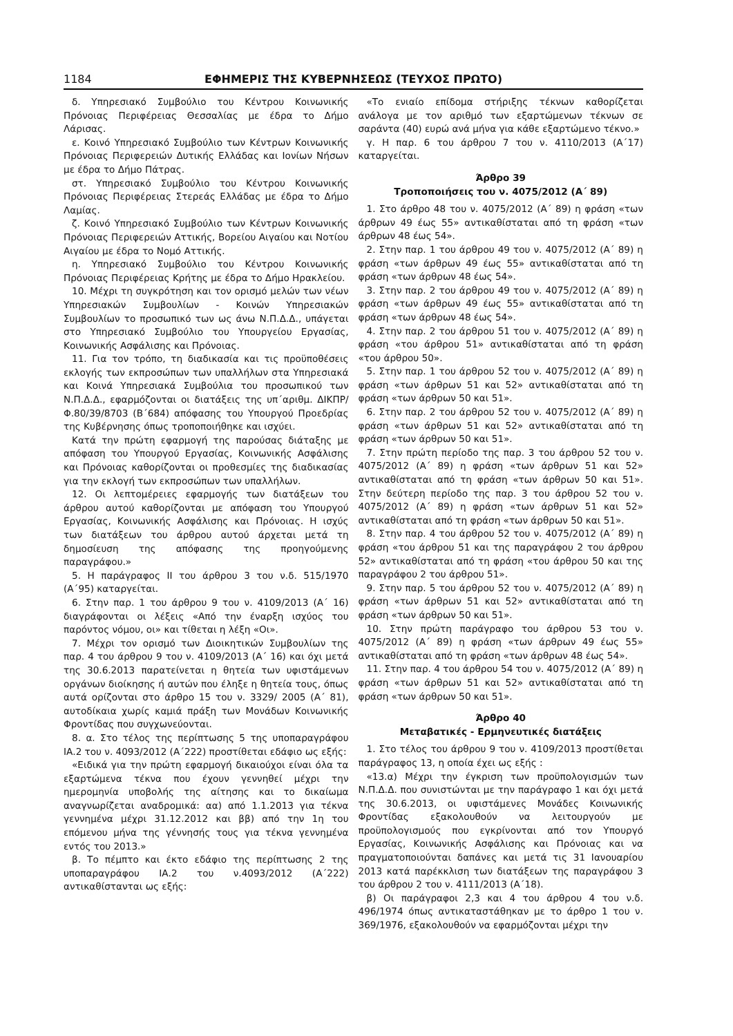1184 ΕΦΗΜΕΡΙΣ ΤΗΣ ΚΥΒΕΡΝΗΣΕΩΣ (ΤΕΥΧΟΣ ΠΡΩΤΟ)
δ. Υπηρεσιακό Συμβούλιο του Κέντρου Κοινωνικής Πρόνοιας Περιφέρειας Θεσσαλίας με έδρα το Δήμο Λάρισας.
ε. Κοινό Υπηρεσιακό Συμβούλιο των Κέντρων Κοινωνικής Πρόνοιας Περιφερειών Δυτικής Ελλάδας και Ιονίων Νήσων με έδρα το Δήμο Πάτρας.
στ. Υπηρεσιακό Συμβούλιο του Κέντρου Κοινωνικής Πρόνοιας Περιφέρειας Στερεάς Ελλάδας με έδρα το Δήμο Λαμίας.
ζ. Κοινό Υπηρεσιακό Συμβούλιο των Κέντρων Κοινωνικής Πρόνοιας Περιφερειών Αττικής, Βορείου Αιγαίου και Νοτίου Αιγαίου με έδρα το Νομό Αττικής.
η. Υπηρεσιακό Συμβούλιο του Κέντρου Κοινωνικής Πρόνοιας Περιφέρειας Κρήτης με έδρα το Δήμο Ηρακλείου.
10. Μέχρι τη συγκρότηση και τον ορισμό μελών των νέων Υπηρεσιακών Συμβουλίων - Κοινών Υπηρεσιακών Συμβουλίων το προσωπικό των ως άνω Ν.Π.Δ.Δ., υπάγεται στο Υπηρεσιακό Συμβούλιο του Υπουργείου Εργασίας, Κοινωνικής Ασφάλισης και Πρόνοιας.
11. Για τον τρόπο, τη διαδικασία και τις προϋποθέσεις εκλογής των εκπροσώπων των υπαλλήλων στα Υπηρεσιακά και Κοινά Υπηρεσιακά Συμβούλια του προσωπικού των Ν.Π.Δ.Δ., εφαρμόζονται οι διατάξεις της υπ΄αριθμ. ΔΙΚΠΡ/Φ.80/39/8703 (Β΄684) απόφασης του Υπουργού Προεδρίας της Κυβέρνησης όπως τροποποιήθηκε και ισχύει.
Κατά την πρώτη εφαρμογή της παρούσας διάταξης με απόφαση του Υπουργού Εργασίας, Κοινωνικής Ασφάλισης και Πρόνοιας καθορίζονται οι προθεσμίες της διαδικασίας για την εκλογή των εκπροσώπων των υπαλλήλων.
12. Οι λεπτομέρειες εφαρμογής των διατάξεων του άρθρου αυτού καθορίζονται με απόφαση του Υπουργού Εργασίας, Κοινωνικής Ασφάλισης και Πρόνοιας. Η ισχύς των διατάξεων του άρθρου αυτού άρχεται μετά τη δημοσίευση της απόφασης της προηγούμενης παραγράφου.»
5. Η παράγραφος ΙΙ του άρθρου 3 του ν.δ. 515/1970 (Α΄95) καταργείται.
6. Στην παρ. 1 του άρθρου 9 του ν. 4109/2013 (Α΄ 16) διαγράφονται οι λέξεις «Από την έναρξη ισχύος του παρόντος νόμου, οι» και τίθεται η λέξη «Οι».
7. Μέχρι τον ορισμό των Διοικητικών Συμβουλίων της παρ. 4 του άρθρου 9 του ν. 4109/2013 (Α΄ 16) και όχι μετά της 30.6.2013 παρατείνεται η θητεία των υφιστάμενων οργάνων διοίκησης ή αυτών που έληξε η θητεία τους, όπως αυτά ορίζονται στο άρθρο 15 του ν. 3329/ 2005 (Α΄ 81), αυτοδίκαια χωρίς καμιά πράξη των Μονάδων Κοινωνικής Φροντίδας που συγχωνεύονται.
8. α. Στο τέλος της περίπτωσης 5 της υποπαραγράφου ΙΑ.2 του ν. 4093/2012 (Α΄222) προστίθεται εδάφιο ως εξής:
«Ειδικά για την πρώτη εφαρμογή δικαιούχοι είναι όλα τα εξαρτώμενα τέκνα που έχουν γεννηθεί μέχρι την ημερομηνία υποβολής της αίτησης και το δικαίωμα αναγνωρίζεται αναδρομικά: αα) από 1.1.2013 για τέκνα γεννημένα μέχρι 31.12.2012 και ββ) από την 1η του επόμενου μήνα της γέννησής τους για τέκνα γεννημένα εντός του 2013.»
β. Το πέμπτο και έκτο εδάφιο της περίπτωσης 2 της υποπαραγράφου ΙΑ.2 του ν.4093/2012 (Α΄222) αντικαθίστανται ως εξής:
«Το ενιαίο επίδομα στήριξης τέκνων καθορίζεται ανάλογα με τον αριθμό των εξαρτώμενων τέκνων σε σαράντα (40) ευρώ ανά μήνα για κάθε εξαρτώμενο τέκνο.»
γ. Η παρ. 6 του άρθρου 7 του ν. 4110/2013 (Α΄17) καταργείται.
Άρθρο 39
Τροποποιήσεις του ν. 4075/2012 (Α΄ 89)
1. Στο άρθρο 48 του ν. 4075/2012 (Α΄ 89) η φράση «των άρθρων 49 έως 55» αντικαθίσταται από τη φράση «των άρθρων 48 έως 54».
2. Στην παρ. 1 του άρθρου 49 του ν. 4075/2012 (Α΄ 89) η φράση «των άρθρων 49 έως 55» αντικαθίσταται από τη φράση «των άρθρων 48 έως 54».
3. Στην παρ. 2 του άρθρου 49 του ν. 4075/2012 (Α΄ 89) η φράση «των άρθρων 49 έως 55» αντικαθίσταται από τη φράση «των άρθρων 48 έως 54».
4. Στην παρ. 2 του άρθρου 51 του ν. 4075/2012 (Α΄ 89) η φράση «του άρθρου 51» αντικαθίσταται από τη φράση «του άρθρου 50».
5. Στην παρ. 1 του άρθρου 52 του ν. 4075/2012 (Α΄ 89) η φράση «των άρθρων 51 και 52» αντικαθίσταται από τη φράση «των άρθρων 50 και 51».
6. Στην παρ. 2 του άρθρου 52 του ν. 4075/2012 (Α΄ 89) η φράση «των άρθρων 51 και 52» αντικαθίσταται από τη φράση «των άρθρων 50 και 51».
7. Στην πρώτη περίοδο της παρ. 3 του άρθρου 52 του ν. 4075/2012 (Α΄ 89) η φράση «των άρθρων 51 και 52» αντικαθίσταται από τη φράση «των άρθρων 50 και 51». Στην δεύτερη περίοδο της παρ. 3 του άρθρου 52 του ν. 4075/2012 (Α΄ 89) η φράση «των άρθρων 51 και 52» αντικαθίσταται από τη φράση «των άρθρων 50 και 51».
8. Στην παρ. 4 του άρθρου 52 του ν. 4075/2012 (Α΄ 89) η φράση «του άρθρου 51 και της παραγράφου 2 του άρθρου 52» αντικαθίσταται από τη φράση «του άρθρου 50 και της παραγράφου 2 του άρθρου 51».
9. Στην παρ. 5 του άρθρου 52 του ν. 4075/2012 (Α΄ 89) η φράση «των άρθρων 51 και 52» αντικαθίσταται από τη φράση «των άρθρων 50 και 51».
10. Στην πρώτη παράγραφο του άρθρου 53 του ν. 4075/2012 (Α΄ 89) η φράση «των άρθρων 49 έως 55» αντικαθίσταται από τη φράση «των άρθρων 48 έως 54».
11. Στην παρ. 4 του άρθρου 54 του ν. 4075/2012 (Α΄ 89) η φράση «των άρθρων 51 και 52» αντικαθίσταται από τη φράση «των άρθρων 50 και 51».
Άρθρο 40
Μεταβατικές - Ερμηνευτικές διατάξεις
1. Στο τέλος του άρθρου 9 του ν. 4109/2013 προστίθεται παράγραφος 13, η οποία έχει ως εξής :
«13.α) Μέχρι την έγκριση των προϋπολογισμών των Ν.Π.Δ.Δ. που συνιστώνται με την παράγραφο 1 και όχι μετά της 30.6.2013, οι υφιστάμενες Μονάδες Κοινωνικής Φροντίδας εξακολουθούν να λειτουργούν με προϋπολογισμούς που εγκρίνονται από τον Υπουργό Εργασίας, Κοινωνικής Ασφάλισης και Πρόνοιας και να πραγματοποιούνται δαπάνες και μετά τις 31 Ιανουαρίου 2013 κατά παρέκκλιση των διατάξεων της παραγράφου 3 του άρθρου 2 του ν. 4111/2013 (Α΄18).
β) Οι παράγραφοι 2,3 και 4 του άρθρου 4 του ν.δ. 496/1974 όπως αντικαταστάθηκαν με το άρθρο 1 του ν. 369/1976, εξακολουθούν να εφαρμόζονται μέχρι την